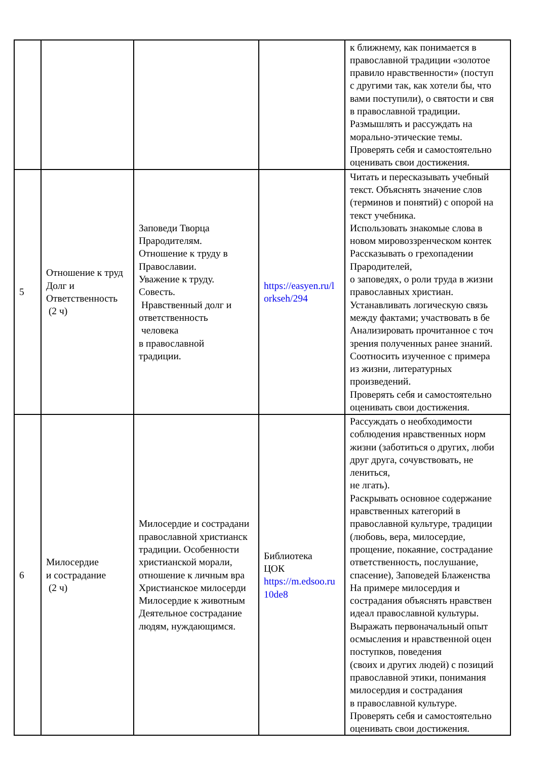| | | | | к ближнему, как понимается в православной традиции «золотое правило нравственности» (поступ с другими так, как хотели бы, что вами поступили), о святости и свя в православной традиции. Размышлять и рассуждать на морально-этические темы. Проверять себя и самостоятельно оценивать свои достижения. |
| 5 | Отношение к труд Долг и Ответственность (2 ч) | Заповеди Творца Прародителям. Отношение к труду в Православии. Уважение к труду. Совесть. Нравственный долг и ответственность человека в православной традиции. | https://easyen.ru/l orkseh/294 | Читать и пересказывать учебный текст. Объяснять значение слов (терминов и понятий) с опорой на текст учебника. Использовать знакомые слова в новом мировоззренческом контек Рассказывать о грехопадении Прародителей, о заповедях, о роли труда в жизни православных христиан. Устанавливать логическую связь между фактами; участвовать в бе Анализировать прочитанное с точ зрения полученных ранее знаний. Соотносить изученное с примера из жизни, литературных произведений. Проверять себя и самостоятельно оценивать свои достижения. |
| 6 | Милосердие и сострадание (2 ч) | Милосердие и сострадани православной христианск традиции. Особенности христианской морали, отношение к личным вра Христианское милосерди Милосердие к животным Деятельное сострадание людям, нуждающимся. | Библиотека ЦОК https://m.edsoo.ru 10de8 | Рассуждать о необходимости соблюдения нравственных норм жизни (заботиться о других, люби друг друга, сочувствовать, не лениться, не лгать). Раскрывать основное содержание нравственных категорий в православной культуре, традиции (любовь, вера, милосердие, прощение, покаяние, сострадание ответственность, послушание, спасение), Заповедей Блаженства На примере милосердия и сострадания объяснять нравствен идеал православной культуры. Выражать первоначальный опыт осмысления и нравственной оцен поступков, поведения (своих и других людей) с позиций православной этики, понимания милосердия и сострадания в православной культуре. Проверять себя и самостоятельно оценивать свои достижения. |